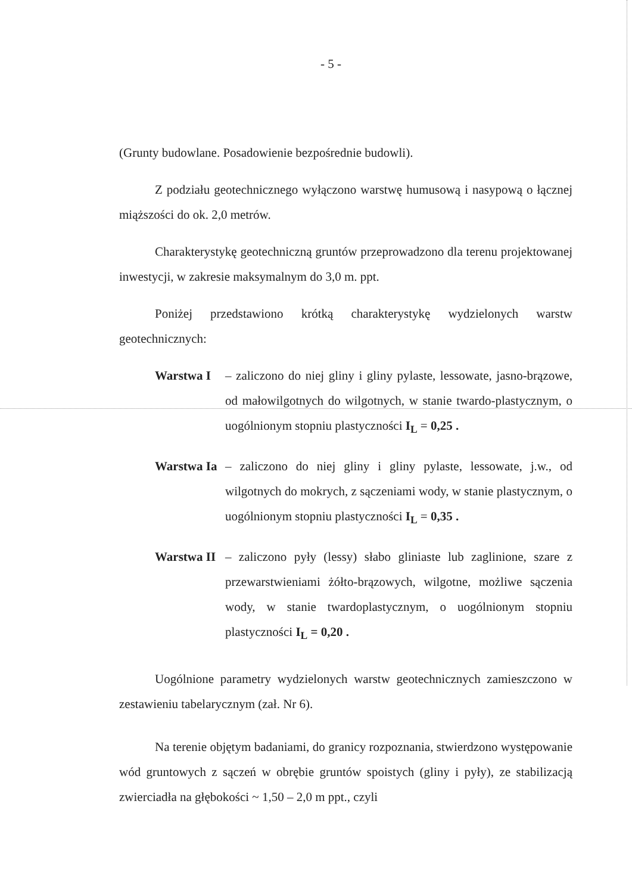- 5 -
(Grunty budowlane. Posadowienie bezpośrednie budowli).
Z podziału geotechnicznego wyłączono warstwę humusową i nasypową o łącznej miąższości do ok. 2,0 metrów.
Charakterystykę geotechniczną gruntów przeprowadzono dla terenu projektowanej inwestycji, w zakresie maksymalnym do 3,0 m. ppt.
Poniżej przedstawiono krótką charakterystykę wydzielonych warstw geotechnicznych:
Warstwa I – zaliczono do niej gliny i gliny pylaste, lessowate, jasno-brązowe, od małowilgotnych do wilgotnych, w stanie twardo-plastycznym, o uogólnionym stopniu plastyczności I<sub>L</sub> = 0,25 .
Warstwa Ia
– zaliczono do niej gliny i gliny pylaste, lessowate, j.w., od wilgotnych do mokrych, z sączeniami wody, w stanie plastycznym, o uogólnionym stopniu plastyczności I<sub>L</sub> = 0,35 .
Warstwa II
– zaliczono pyły (lessy) słabo gliniaste lub zaglinione, szare z przewarstwieniami żółto-brązowych, wilgotne, możliwe sączenia wody, w stanie twardoplastycznym, o uogólnionym stopniu plastyczności I<sub>L</sub> = 0,20 .
Uogólnione parametry wydzielonych warstw geotechnicznych zamieszczono w zestawieniu tabelarycznym (zał. Nr 6).
Na terenie objętym badaniami, do granicy rozpoznania, stwierdzono występowanie wód gruntowych z sączeń w obrębie gruntów spoistych (gliny i pyły), ze stabilizacją zwierciadła na głębokości ~ 1,50 – 2,0 m ppt., czyli